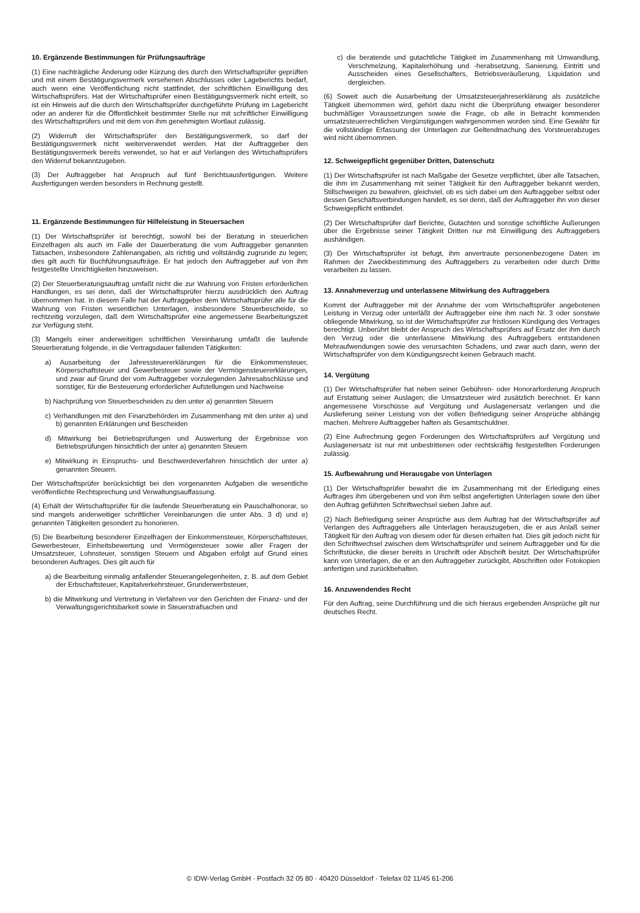10. Ergänzende Bestimmungen für Prüfungsaufträge
(1) Eine nachträgliche Änderung oder Kürzung des durch den Wirtschaftsprüfer geprüften und mit einem Bestätigungsvermerk versehenen Abschlusses oder Lageberichts bedarf, auch wenn eine Veröffentlichung nicht stattfindet, der schriftlichen Einwilligung des Wirtschaftsprüfers. Hat der Wirtschaftsprüfer einen Bestätigungsvermerk nicht erteilt, so ist ein Hinweis auf die durch den Wirtschaftsprüfer durchgeführte Prüfung im Lagebericht oder an anderer für die Öffentlichkeit bestimmter Stelle nur mit schriftlicher Einwilligung des Wirtschaftsprüfers und mit dem von ihm genehmigten Wortlaut zulässig.
(2) Widerruft der Wirtschaftsprüfer den Bestätigungsvermerk, so darf der Bestätigungsvermerk nicht weiterverwendet werden. Hat der Auftraggeber den Bestätigungsvermerk bereits verwendet, so hat er auf Verlangen des Wirtschaftsprüfers den Widerruf bekanntzugeben.
(3) Der Auftraggeber hat Anspruch auf fünf Berichtsausfertigungen. Weitere Ausfertigungen werden besonders in Rechnung gestellt.
11. Ergänzende Bestimmungen für Hilfeleistung in Steuersachen
(1) Der Wirtschaftsprüfer ist berechtigt, sowohl bei der Beratung in steuerlichen Einzelfragen als auch im Falle der Dauerberatung die vom Auftraggeber genannten Tatsachen, insbesondere Zahlenangaben, als richtig und vollständig zugrunde zu legen; dies gilt auch für Buchführungsaufträge. Er hat jedoch den Auftraggeber auf von ihm festgestellte Unrichtigkeiten hinzuweisen.
(2) Der Steuerberatungsauftrag umfaßt nicht die zur Wahrung von Fristen erforderlichen Handlungen, es sei denn, daß der Wirtschaftsprüfer hierzu ausdrücklich den Auftrag übernommen hat. In diesem Falle hat der Auftraggeber dem Wirtschaftsprüfer alle für die Wahrung von Fristen wesentlichen Unterlagen, insbesondere Steuerbescheide, so rechtzeitig vorzulegen, daß dem Wirtschaftsprüfer eine angemessene Bearbeitungszeit zur Verfügung steht.
(3) Mangels einer anderweitigen schriftlichen Vereinbarung umfaßt die laufende Steuerberatung folgende, in die Vertragsdauer fallenden Tätigkeiten:
a) Ausarbeitung der Jahressteuererklärungen für die Einkommensteuer, Körperschaftsteuer und Gewerbesteuer sowie der Vermögensteuererklärungen, und zwar auf Grund der vom Auftraggeber vorzulegenden Jahresabschlüsse und sonstiger, für die Besteuerung erforderlicher Aufstellungen und Nachweise
b) Nachprüfung von Steuerbescheiden zu den unter a) genannten Steuern
c) Verhandlungen mit den Finanzbehörden im Zusammenhang mit den unter a) und b) genannten Erklärungen und Bescheiden
d) Mitwirkung bei Betriebsprüfungen und Auswertung der Ergebnisse von Betriebsprüfungen hinsichtlich der unter a) genannten Steuern
e) Mitwirkung in Einspruchs- und Beschwerdeverfahren hinsichtlich der unter a) genannten Steuern.
Der Wirtschaftsprüfer berücksichtigt bei den vorgenannten Aufgaben die wesentliche veröffentlichte Rechtsprechung und Verwaltungsauffassung.
(4) Erhält der Wirtschaftsprüfer für die laufende Steuerberatung ein Pauschalhonorar, so sind mangels anderweitiger schriftlicher Vereinbarungen die unter Abs. 3 d) und e) genannten Tätigkeiten gesondert zu honorieren.
(5) Die Bearbeitung besonderer Einzelfragen der Einkommensteuer, Körperschaftsteuer, Gewerbesteuer, Einheitsbewertung und Vermögensteuer sowie aller Fragen der Umsatzsteuer, Lohnsteuer, sonstigen Steuern und Abgaben erfolgt auf Grund eines besonderen Auftrages. Dies gilt auch für
a) die Bearbeitung einmalig anfallender Steuerangelegenheiten, z. B. auf dem Gebiet der Erbschaftsteuer, Kapitalverkehrsteuer, Grunderwerbsteuer,
b) die Mitwirkung und Vertretung in Verfahren vor den Gerichten der Finanz- und der Verwaltungsgerichtsbarkeit sowie in Steuerstrafsachen und
c) die beratende und gutachtliche Tätigkeit im Zusammenhang mit Umwandlung, Verschmelzung, Kapitalerhöhung und -herabsetzung, Sanierung, Eintritt und Ausscheiden eines Gesellschafters, Betriebsveräußerung, Liquidation und dergleichen.
(6) Soweit auch die Ausarbeitung der Umsatzsteuerjahreserklärung als zusätzliche Tätigkeit übernommen wird, gehört dazu nicht die Überprüfung etwaiger besonderer buchmäßiger Voraussetzungen sowie die Frage, ob alle in Betracht kommenden umsatzsteuerrechtlichen Vergünstigungen wahrgenommen worden sind. Eine Gewähr für die vollständige Erfassung der Unterlagen zur Geltendmachung des Vorsteuerabzuges wird nicht übernommen.
12. Schweigepflicht gegenüber Dritten, Datenschutz
(1) Der Wirtschaftsprüfer ist nach Maßgabe der Gesetze verpflichtet, über alle Tatsachen, die ihm im Zusammenhang mit seiner Tätigkeit für den Auftraggeber bekannt werden, Stillschweigen zu bewahren, gleichviel, ob es sich dabei um den Auftraggeber selbst oder dessen Geschäftsverbindungen handelt, es sei denn, daß der Auftraggeber ihn von dieser Schweigepflicht entbindet.
(2) Der Wirtschaftsprüfer darf Berichte, Gutachten und sonstige schriftliche Äußerungen über die Ergebnisse seiner Tätigkeit Dritten nur mit Einwilligung des Auftraggebers aushändigen.
(3) Der Wirtschaftsprüfer ist befugt, ihm anvertraute personenbezogene Daten im Rahmen der Zweckbestimmung des Auftraggebers zu verarbeiten oder durch Dritte verarbeiten zu lassen.
13. Annahmeverzug und unterlassene Mitwirkung des Auftraggebers
Kommt der Auftraggeber mit der Annahme der vom Wirtschaftsprüfer angebotenen Leistung in Verzug oder unterläßt der Auftraggeber eine ihm nach Nr. 3 oder sonstwie obliegende Mitwirkung, so ist der Wirtschaftsprüfer zur fristlosen Kündigung des Vertrages berechtigt. Unberührt bleibt der Anspruch des Wirtschaftsprüfers auf Ersatz der ihm durch den Verzug oder die unterlassene Mitwirkung des Auftraggebers entstandenen Mehraufwendungen sowie des verursachten Schadens, und zwar auch dann, wenn der Wirtschaftsprüfer von dem Kündigungsrecht keinen Gebrauch macht.
14. Vergütung
(1) Der Wirtschaftsprüfer hat neben seiner Gebühren- oder Honorarforderung Anspruch auf Erstattung seiner Auslagen; die Umsatzsteuer wird zusätzlich berechnet. Er kann angemessene Vorschüsse auf Vergütung und Auslagenersatz verlangen und die Auslieferung seiner Leistung von der vollen Befriedigung seiner Ansprüche abhängig machen. Mehrere Auftraggeber haften als Gesamtschuldner.
(2) Eine Aufrechnung gegen Forderungen des Wirtschaftsprüfers auf Vergütung und Auslagenersatz ist nur mit unbestrittenen oder rechtskräftig festgestellten Forderungen zulässig.
15. Aufbewahrung und Herausgabe von Unterlagen
(1) Der Wirtschaftsprüfer bewahrt die im Zusammenhang mit der Erledigung eines Auftrages ihm übergebenen und von ihm selbst angefertigten Unterlagen sowie den über den Auftrag geführten Schriftwechsel sieben Jahre auf.
(2) Nach Befriedigung seiner Ansprüche aus dem Auftrag hat der Wirtschaftsprüfer auf Verlangen des Auftraggebers alle Unterlagen herauszugeben, die er aus Anlaß seiner Tätigkeit für den Auftrag von diesem oder für diesen erhalten hat. Dies gilt jedoch nicht für den Schriftwechsel zwischen dem Wirtschaftsprüfer und seinem Auftraggeber und für die Schriftstücke, die dieser bereits in Urschrift oder Abschrift besitzt. Der Wirtschaftsprüfer kann von Unterlagen, die er an den Auftraggeber zurückgibt, Abschriften oder Fotokopien anfertigen und zurückbehalten.
16. Anzuwendendes Recht
Für den Auftrag, seine Durchführung und die sich hieraus ergebenden Ansprüche gilt nur deutsches Recht.
© IDW-Verlag GmbH · Postfach 32 05 80 · 40420 Düsseldorf · Telefax 02 11/45 61-206